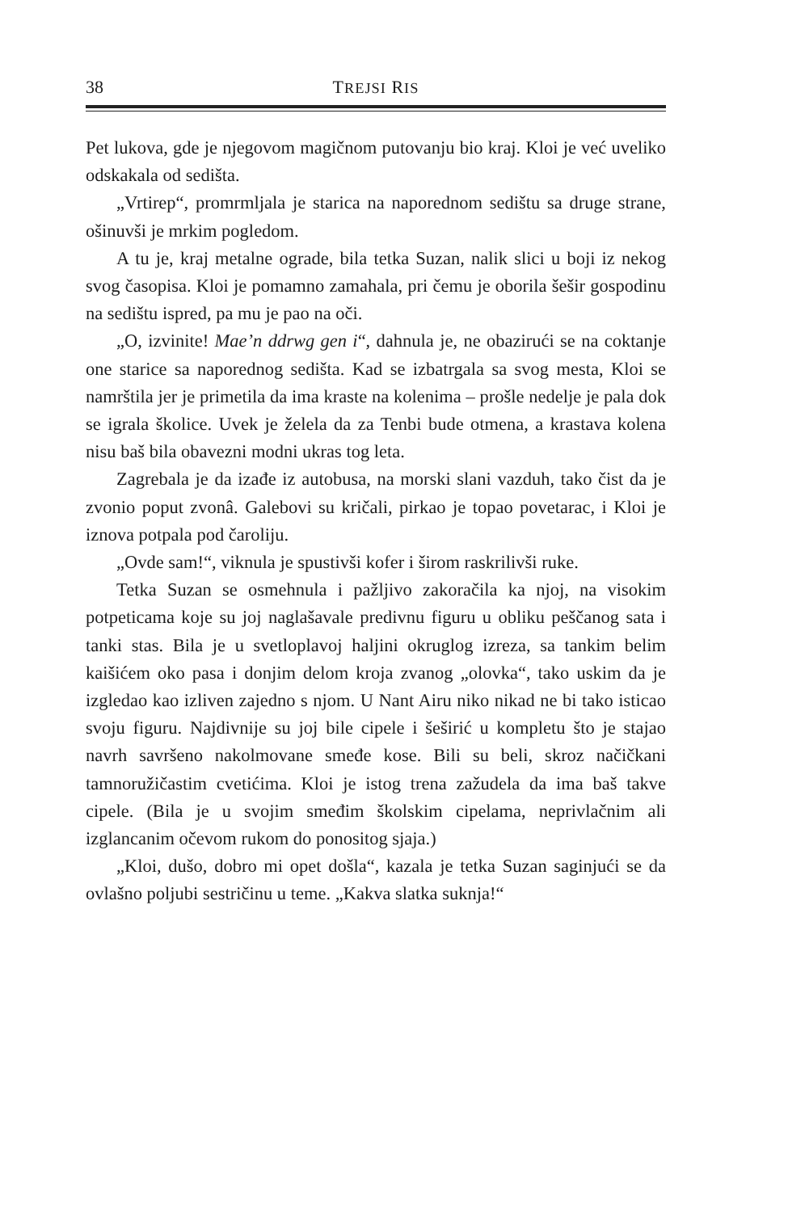38 TREJSI RIS
Pet lukova, gde je njegovom magičnom putovanju bio kraj. Kloi je već uveliko odskakala od sedišta.
„Vrtirep“, promrmljala je starica na naporednom sedištu sa druge strane, ošinuvši je mrkim pogledom.
A tu je, kraj metalne ograde, bila tetka Suzan, nalik slici u boji iz nekog svog časopisa. Kloi je pomamno zamahala, pri čemu je oborila šešir gospodinu na sedištu ispred, pa mu je pao na oči.
„O, izvinite! Mae’n ddrwg gen i“, dahnula je, ne obazirući se na coktanje one starice sa naporednog sedišta. Kad se izbatrgala sa svog mesta, Kloi se namrštila jer je primetila da ima kraste na kolenima – prošle nedelje je pala dok se igrala školice. Uvek je želela da za Tenbi bude otmena, a krastava kolena nisu baš bila obavezni modni ukras tog leta.
Zagrebala je da izađe iz autobusa, na morski slani vazduh, tako čist da je zvonio poput zvonâ. Galebovi su kričali, pirkao je topao povetarac, i Kloi je iznova potpala pod čaroliju.
„Ovde sam!“, viknula je spustivši kofer i širom raskrilivši ruke.
Tetka Suzan se osmehnula i pažljivo zakoračila ka njoj, na visokim potpeticama koje su joj naglašavale predivnu figuru u obliku peščanog sata i tanki stas. Bila je u svetloplavoj haljini okruglog izreza, sa tankim belim kaišićem oko pasa i donjim delom kroja zvanog „olovka“, tako uskim da je izgledao kao izliven zajedno s njom. U Nant Airu niko nikad ne bi tako isticao svoju figuru. Najdivnije su joj bile cipele i šeširić u kompletu što je stajao navrh savršeno nakolmovane smeđe kose. Bili su beli, skroz načičkani tamnoružičastim cvetićima. Kloi je istog trena zažudela da ima baš takve cipele. (Bila je u svojim smeđim školskim cipelama, neprivlačnim ali izglancanim očevom rukom do ponositog sjaja.)
„Kloi, dušo, dobro mi opet došla“, kazala je tetka Suzan saginjući se da ovlašno poljubi sestričinu u teme. „Kakva slatka suknja!“